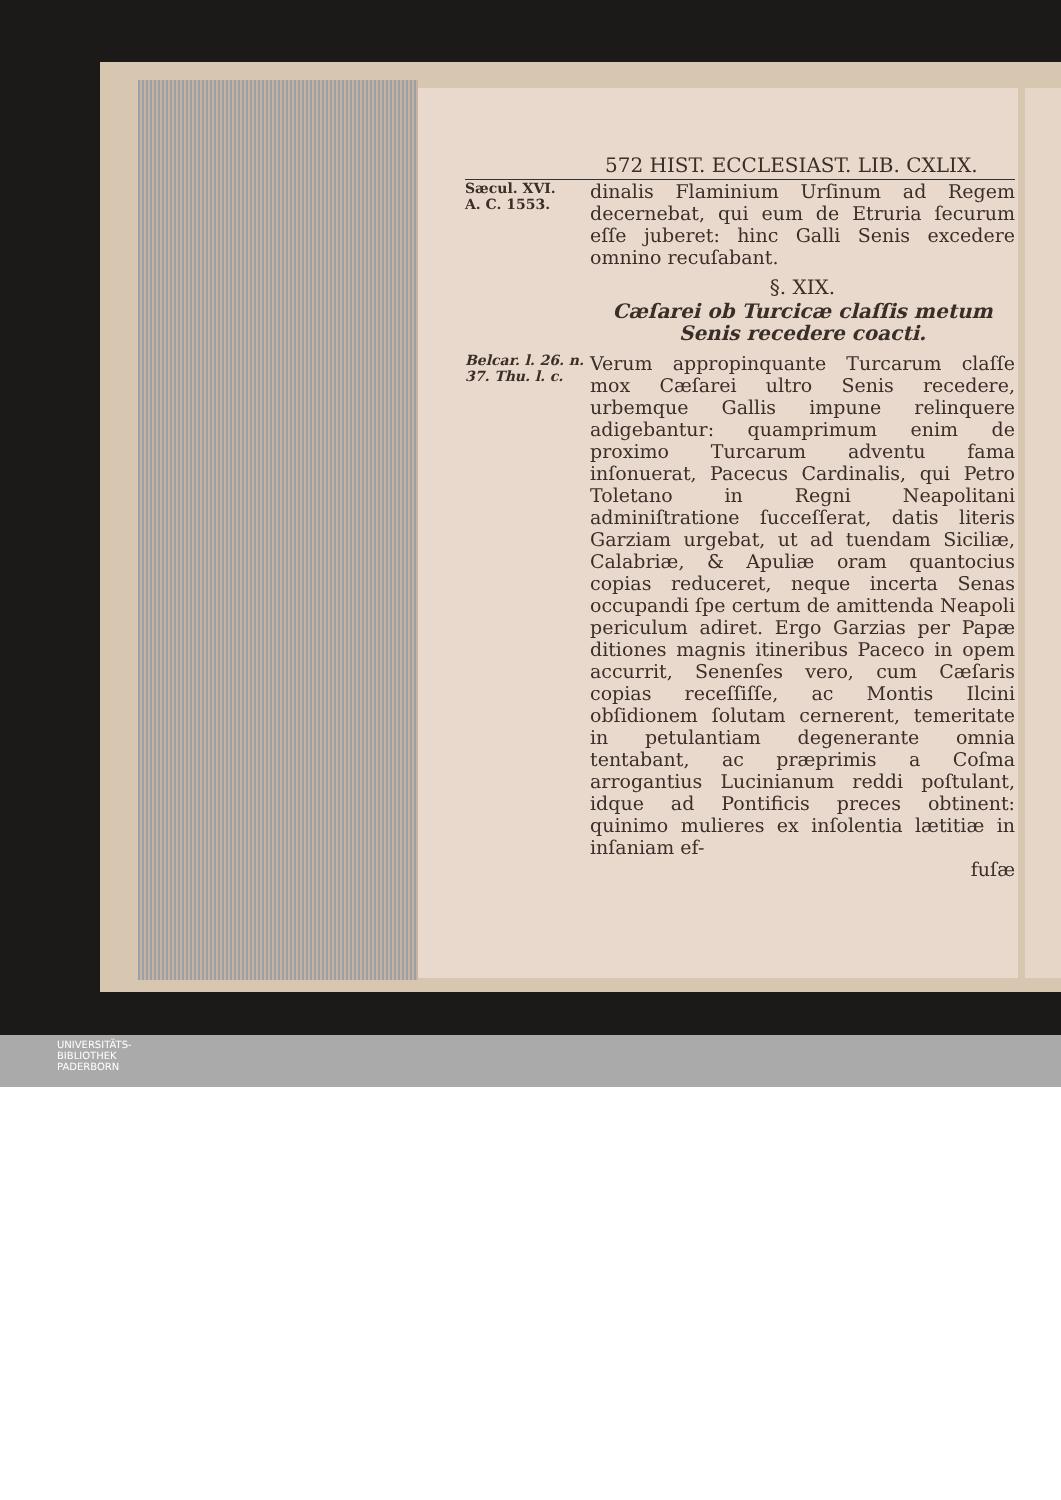572 HIST. ECCLESIAST. LIB. CXLIX.
Sæcul. XVI.
A. C. 1553.
dinalis Flaminium Urſinum ad Regem decernebat, qui eum de Etruria ſecurum eſſe juberet: hinc Galli Senis excedere omnino recuſabant.
§. XIX.
Cæſarei ob Turcicæ claſſis metum Senis recedere coacti.
Belcar. l. 26. n. 37. Thu. l. c.
Verum appropinquante Turcarum claſſe mox Cæſarei ultro Senis recedere, urbemque Gallis impune relinquere adigebantur: quamprimum enim de proximo Turcarum adventu fama inſonuerat, Pacecus Cardinalis, qui Petro Toletano in Regni Neapolitani adminiſtratione ſucceſſerat, datis literis Garziam urgebat, ut ad tuendam Siciliæ, Calabriæ, & Apuliæ oram quantocius copias reduceret, neque incerta Senas occupandi ſpe certum de amittenda Neapoli periculum adiret. Ergo Garzias per Papæ ditiones magnis itineribus Paceco in opem accurrit, Senenſes vero, cum Cæſaris copias receſſiſſe, ac Montis Ilcini obſidionem ſolutam cernerent, temeritate in petulantiam degenerante omnia tentabant, ac præprimis a Coſma arrogantius Lucinianum reddi poſtulant, idque ad Pontificis preces obtinent: quinimo mulieres ex inſolentia lætitiæ in inſaniam ef-
fuſæ
UNIVERSITÄTS-
BIBLIOTHEK
PADERBORN